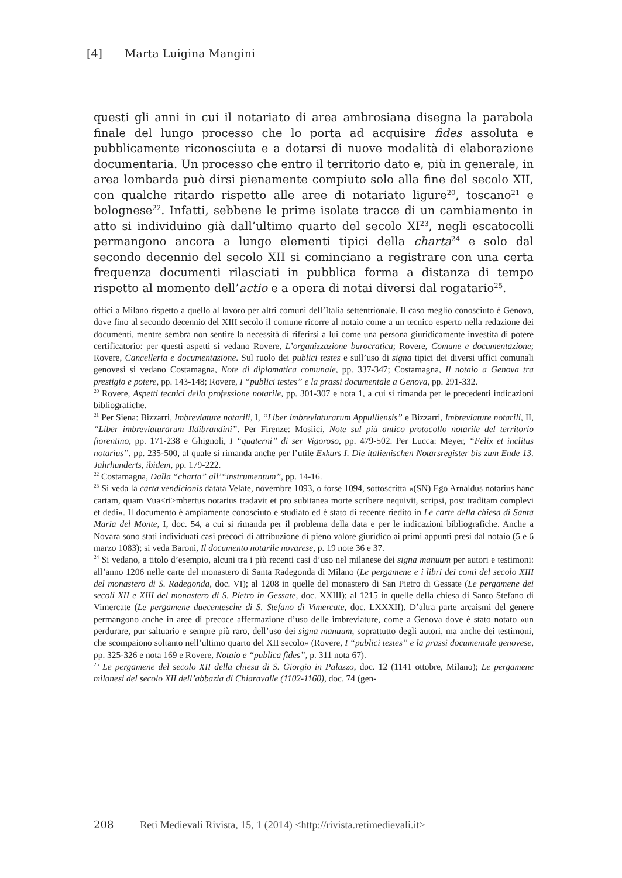[4] Marta Luigina Mangini
questi gli anni in cui il notariato di area ambrosiana disegna la parabola finale del lungo processo che lo porta ad acquisire fides assoluta e pubblicamente riconosciuta e a dotarsi di nuove modalità di elaborazione documentaria. Un processo che entro il territorio dato e, più in generale, in area lombarda può dirsi pienamente compiuto solo alla fine del secolo XII, con qualche ritardo rispetto alle aree di notariato ligure<sup>20</sup>, toscano<sup>21</sup> e bolognese<sup>22</sup>. Infatti, sebbene le prime isolate tracce di un cambiamento in atto si individuino già dall’ultimo quarto del secolo XI<sup>23</sup>, negli escatocolli permangono ancora a lungo elementi tipici della charta<sup>24</sup> e solo dal secondo decennio del secolo XII si cominciano a registrare con una certa frequenza documenti rilasciati in pubblica forma a distanza di tempo rispetto al momento dell’actio e a opera di notai diversi dal rogatario<sup>25</sup>.
offici a Milano rispetto a quello al lavoro per altri comuni dell’Italia settentrionale. Il caso meglio conosciuto è Genova, dove fino al secondo decennio del XIII secolo il comune ricorre al notaio come a un tecnico esperto nella redazione dei documenti, mentre sembra non sentire la necessità di riferirsi a lui come una persona giuridicamente investita di potere certificatorio: per questi aspetti si vedano Rovere, L’organizzazione burocratica; Rovere, Comune e documentazione; Rovere, Cancelleria e documentazione. Sul ruolo dei publici testes e sull’uso di signa tipici dei diversi uffici comunali genovesi si vedano Costamagna, Note di diplomatica comunale, pp. 337-347; Costamagna, Il notaio a Genova tra prestigio e potere, pp. 143-148; Rovere, I “publici testes” e la prassi documentale a Genova, pp. 291-332.
<sup>20</sup> Rovere, Aspetti tecnici della professione notarile, pp. 301-307 e nota 1, a cui si rimanda per le precedenti indicazioni bibliografiche.
<sup>21</sup> Per Siena: Bizzarri, Imbreviature notarili, I, “Liber imbreviaturarum Appulliensis” e Bizzarri, Imbreviature notarili, II, “Liber imbreviaturarum Ildibrandini”. Per Firenze: Mosiici, Note sul più antico protocollo notarile del territorio fiorentino, pp. 171-238 e Ghignoli, I “quaterni” di ser Vigoroso, pp. 479-502. Per Lucca: Meyer, “Felix et inclitus notarius”, pp. 235-500, al quale si rimanda anche per l’utile Exkurs I. Die italienischen Notarsregister bis zum Ende 13. Jahrhunderts, ibidem, pp. 179-222.
<sup>22</sup> Costamagna, Dalla “charta” all’“instrumentum”, pp. 14-16.
<sup>23</sup> Si veda la carta vendicionis datata Velate, novembre 1093, o forse 1094, sottoscritta «(SN) Ego Arnaldus notarius hanc cartam, quam Vua<ri>mbertus notarius tradavit et pro subitanea morte scribere nequivit, scripsi, post traditam complevi et dedi». Il documento è ampiamente conosciuto e studiato ed è stato di recente riedito in Le carte della chiesa di Santa Maria del Monte, I, doc. 54, a cui si rimanda per il problema della data e per le indicazioni bibliografiche. Anche a Novara sono stati individuati casi precoci di attribuzione di pieno valore giuridico ai primi appunti presi dal notaio (5 e 6 marzo 1083); si veda Baroni, Il documento notarile novarese, p. 19 note 36 e 37.
<sup>24</sup> Si vedano, a titolo d’esempio, alcuni tra i più recenti casi d’uso nel milanese dei signa manuum per autori e testimoni: all’anno 1206 nelle carte del monastero di Santa Radegonda di Milano (Le pergamene e i libri dei conti del secolo XIII del monastero di S. Radegonda, doc. VI); al 1208 in quelle del monastero di San Pietro di Gessate (Le pergamene dei secoli XII e XIII del monastero di S. Pietro in Gessate, doc. XXIII); al 1215 in quelle della chiesa di Santo Stefano di Vimercate (Le pergamene duecentesche di S. Stefano di Vimercate, doc. LXXXII). D’altra parte arcaismi del genere permangono anche in aree di precoce affermazione d’uso delle imbreviature, come a Genova dove è stato notato «un perdurare, pur saltuario e sempre più raro, dell’uso dei signa manuum, soprattutto degli autori, ma anche dei testimoni, che scompaiono soltanto nell’ultimo quarto del XII secolo» (Rovere, I “publici testes” e la prassi documentale genovese, pp. 325-326 e nota 169 e Rovere, Notaio e “publica fides”, p. 311 nota 67).
<sup>25</sup> Le pergamene del secolo XII della chiesa di S. Giorgio in Palazzo, doc. 12 (1141 ottobre, Milano); Le pergamene milanesi del secolo XII dell’abbazia di Chiaravalle (1102-1160), doc. 74 (gen-
208 Reti Medievali Rivista, 15, 1 (2014) <http://rivista.retimedievali.it>